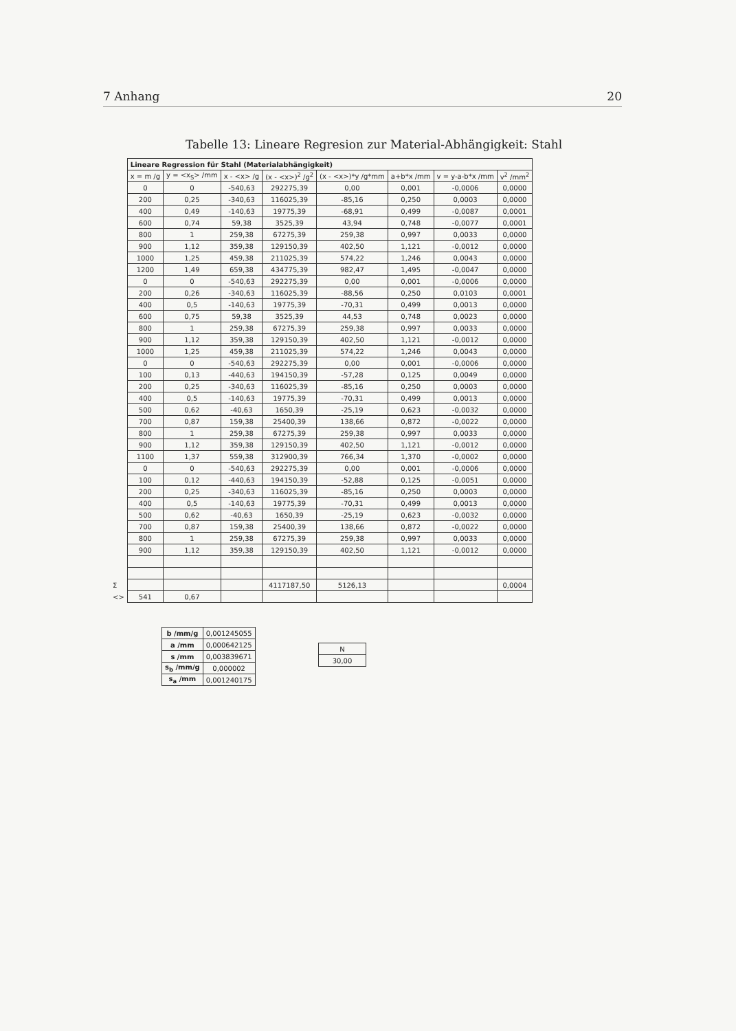7 Anhang 20
Tabelle 13: Lineare Regresion zur Material-Abhängigkeit: Stahl
| | Lineare Regression für Stahl (Materialabhängigkeit) | | | | | | | |
| | x = m /g | y = <x<sub>S</sub>> /mm | x - <x> /g | (x - <x>)<sup>2</sup> /g<sup>2</sup> | (x - <x>)*y /g*mm | a+b*x /mm | v = y-a-b*x /mm | v<sup>2</sup> /mm<sup>2</sup> |
| | 0 | 0 | -540,63 | 292275,39 | 0,00 | 0,001 | -0,0006 | 0,0000 |
| | 200 | 0,25 | -340,63 | 116025,39 | -85,16 | 0,250 | 0,0003 | 0,0000 |
| | 400 | 0,49 | -140,63 | 19775,39 | -68,91 | 0,499 | -0,0087 | 0,0001 |
| | 600 | 0,74 | 59,38 | 3525,39 | 43,94 | 0,748 | -0,0077 | 0,0001 |
| | 800 | 1 | 259,38 | 67275,39 | 259,38 | 0,997 | 0,0033 | 0,0000 |
| | 900 | 1,12 | 359,38 | 129150,39 | 402,50 | 1,121 | -0,0012 | 0,0000 |
| | 1000 | 1,25 | 459,38 | 211025,39 | 574,22 | 1,246 | 0,0043 | 0,0000 |
| | 1200 | 1,49 | 659,38 | 434775,39 | 982,47 | 1,495 | -0,0047 | 0,0000 |
| | 0 | 0 | -540,63 | 292275,39 | 0,00 | 0,001 | -0,0006 | 0,0000 |
| | 200 | 0,26 | -340,63 | 116025,39 | -88,56 | 0,250 | 0,0103 | 0,0001 |
| | 400 | 0,5 | -140,63 | 19775,39 | -70,31 | 0,499 | 0,0013 | 0,0000 |
| | 600 | 0,75 | 59,38 | 3525,39 | 44,53 | 0,748 | 0,0023 | 0,0000 |
| | 800 | 1 | 259,38 | 67275,39 | 259,38 | 0,997 | 0,0033 | 0,0000 |
| | 900 | 1,12 | 359,38 | 129150,39 | 402,50 | 1,121 | -0,0012 | 0,0000 |
| | 1000 | 1,25 | 459,38 | 211025,39 | 574,22 | 1,246 | 0,0043 | 0,0000 |
| | 0 | 0 | -540,63 | 292275,39 | 0,00 | 0,001 | -0,0006 | 0,0000 |
| | 100 | 0,13 | -440,63 | 194150,39 | -57,28 | 0,125 | 0,0049 | 0,0000 |
| | 200 | 0,25 | -340,63 | 116025,39 | -85,16 | 0,250 | 0,0003 | 0,0000 |
| | 400 | 0,5 | -140,63 | 19775,39 | -70,31 | 0,499 | 0,0013 | 0,0000 |
| | 500 | 0,62 | -40,63 | 1650,39 | -25,19 | 0,623 | -0,0032 | 0,0000 |
| | 700 | 0,87 | 159,38 | 25400,39 | 138,66 | 0,872 | -0,0022 | 0,0000 |
| | 800 | 1 | 259,38 | 67275,39 | 259,38 | 0,997 | 0,0033 | 0,0000 |
| | 900 | 1,12 | 359,38 | 129150,39 | 402,50 | 1,121 | -0,0012 | 0,0000 |
| | 1100 | 1,37 | 559,38 | 312900,39 | 766,34 | 1,370 | -0,0002 | 0,0000 |
| | 0 | 0 | -540,63 | 292275,39 | 0,00 | 0,001 | -0,0006 | 0,0000 |
| | 100 | 0,12 | -440,63 | 194150,39 | -52,88 | 0,125 | -0,0051 | 0,0000 |
| | 200 | 0,25 | -340,63 | 116025,39 | -85,16 | 0,250 | 0,0003 | 0,0000 |
| | 400 | 0,5 | -140,63 | 19775,39 | -70,31 | 0,499 | 0,0013 | 0,0000 |
| | 500 | 0,62 | -40,63 | 1650,39 | -25,19 | 0,623 | -0,0032 | 0,0000 |
| | 700 | 0,87 | 159,38 | 25400,39 | 138,66 | 0,872 | -0,0022 | 0,0000 |
| | 800 | 1 | 259,38 | 67275,39 | 259,38 | 0,997 | 0,0033 | 0,0000 |
| | 900 | 1,12 | 359,38 | 129150,39 | 402,50 | 1,121 | -0,0012 | 0,0000 |
| Σ | | | | 4117187,50 | 5126,13 | | | 0,0004 |
| <> | 541 | 0,67 | | | | | | |
| b /mm/g | 0,001245055 |
| a /mm | 0,000642125 |
| s /mm | 0,003839671 |
| s<sub>b</sub> /mm/g | 0,000002 |
| s<sub>a</sub> /mm | 0,001240175 |
| N |
| 30,00 |